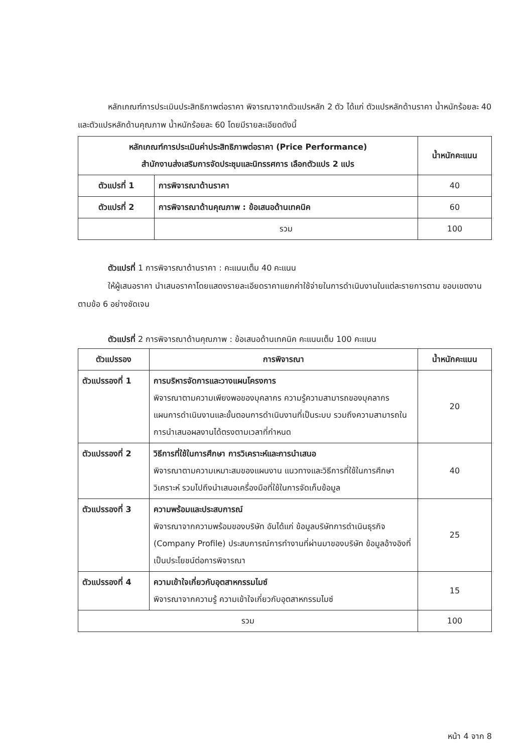หลักเกณฑ์การประเมินประสิทธิภาพต่อราคา พิจารณาจากตัวแปรหลัก 2 ตัว ได้แก่ ตัวแปรหลักด้านราคา น้ำหนักร้อยละ 40 และตัวแปรหลักด้านคุณภาพ น้ำหนักร้อยละ 60 โดยมีรายละเอียดดังนี้
| หลักเกณฑ์การประเมินค่าประสิทธิภาพต่อราคา (Price Performance) สำนักงานส่งเสริมการจัดประชุมและนิทรรศการ เลือกตัวแปร 2 แปร | | น้ำหนักคะแนน |
| --- | --- | --- |
| ตัวแปรที่ 1 | การพิจารณาด้านราคา | 40 |
| ตัวแปรที่ 2 | การพิจารณาด้านคุณภาพ : ข้อเสนอด้านเทคนิค | 60 |
| | รวม | 100 |
ตัวแปรที่ 1 การพิจารณาด้านราคา : คะแนนเต็ม 40 คะแนน
ให้ผู้เสนอราคา นำเสนอราคาโดยแสดงรายละเอียดราคาแยกค่าใช้จ่ายในการดำเนินงานในแต่ละรายการตาม ขอบเขตงาน ตามข้อ 6 อย่างชัดเจน
ตัวแปรที่ 2 การพิจารณาด้านคุณภาพ : ข้อเสนอด้านเทคนิค คะแนนเต็ม 100 คะแนน
| ตัวแปรรอง | การพิจารณา | น้ำหนักคะแนน |
| --- | --- | --- |
| ตัวแปรรองที่ 1 | การบริหารจัดการและวางแผนโครงการ พิจารณาตามความเพียงพอของบุคลากร ความรู้ความสามารถของบุคลากร แผนการดำเนินงานและขั้นตอนการดำเนินงานที่เป็นระบบ รวมถึงความสามารถในการนำเสนอผลงานได้ตรงตามเวลาที่กำหนด | 20 |
| ตัวแปรรองที่ 2 | วิธีการที่ใช้ในการศึกษา การวิเคราะห์และการนำเสนอ พิจารณาตามความเหมาะสมของแผนงาน แนวทางและวิธีการที่ใช้ในการศึกษา วิเคราะห์ รวมไปถึงนำเสนอเครื่องมือที่ใช้ในการจัดเก็บข้อมูล | 40 |
| ตัวแปรรองที่ 3 | ความพร้อมและประสบการณ์ พิจารณาจากความพร้อมของบริษัท อันได้แก่ ข้อมูลบริษัทการดำเนินธุรกิจ (Company Profile) ประสบการณ์การทำงานที่ผ่านมาของบริษัท ข้อมูลอ้างอิงที่เป็นประโยชน์ต่อการพิจารณา | 25 |
| ตัวแปรรองที่ 4 | ความเข้าใจเกี่ยวกับอุตสาหกรรมไมซ์ พิจารณาจากความรู้ ความเข้าใจเกี่ยวกับอุตสาหกรรมไมซ์ | 15 |
| รวม | | 100 |
หน้า 4 จาก 8